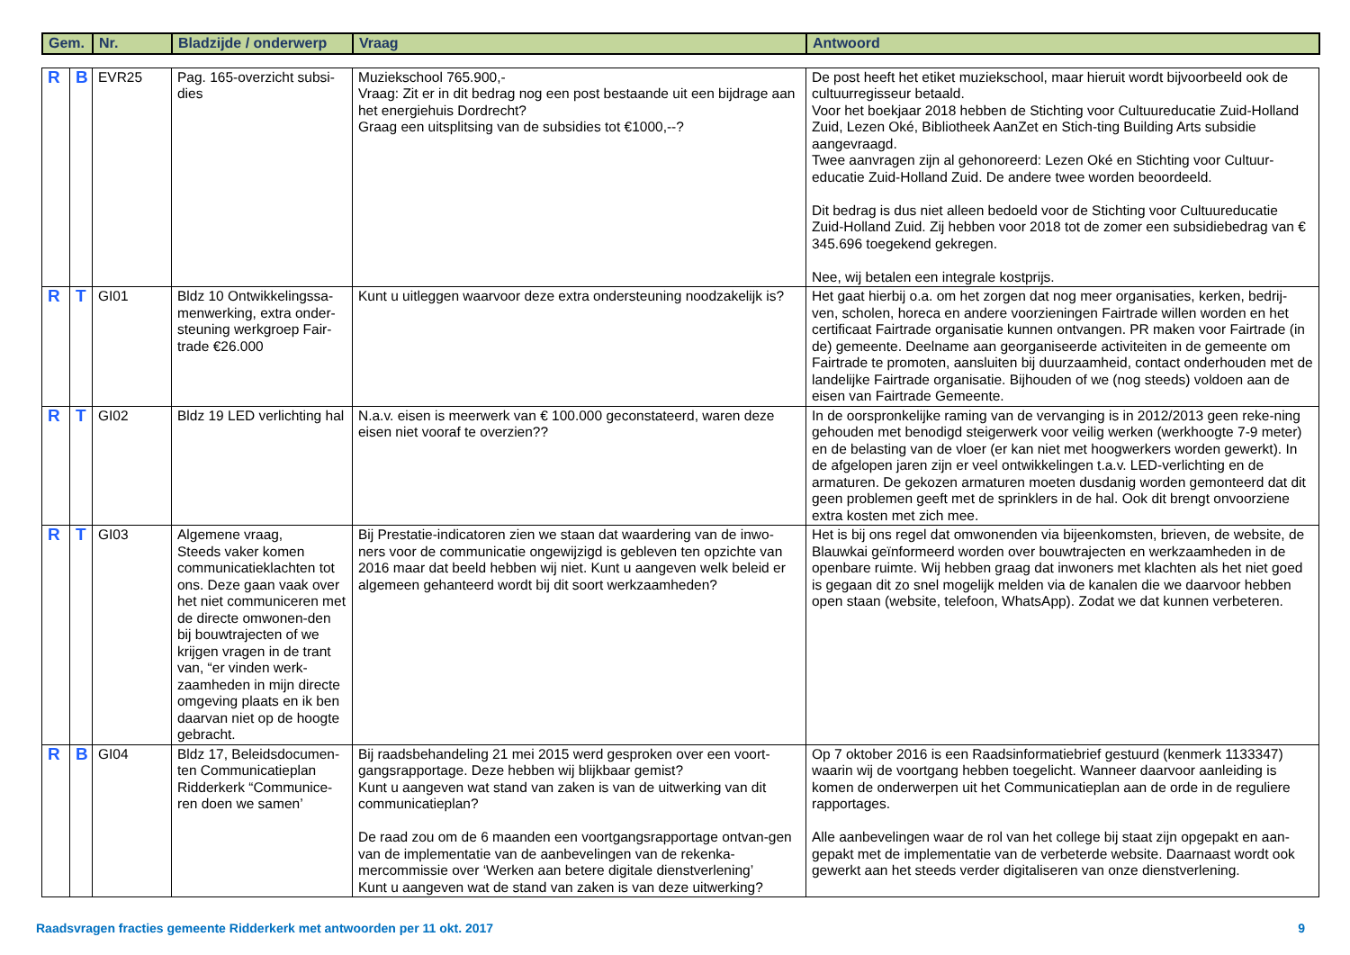| Gem. | Nr. | Bladzijde / onderwerp | Vraag | Antwoord |
| --- | --- | --- | --- | --- |
| R | B | EVR25 | Pag. 165-overzicht subsi-dies | Muziekschool 765.900,- Vraag: Zit er in dit bedrag nog een post bestaande uit een bijdrage aan het energiehuis Dordrecht? Graag een uitsplitsing van de subsidies tot €1000,--? | De post heeft het etiket muziekschool, maar hieruit wordt bijvoorbeeld ook de cultuurregisseur betaald. Voor het boekjaar 2018 hebben de Stichting voor Cultuureducatie Zuid-Holland Zuid, Lezen Oké, Bibliotheek AanZet en Stich-ting Building Arts subsidie aangevraagd. Twee aanvragen zijn al gehonoreerd: Lezen Oké en Stichting voor Cultuur-educatie Zuid-Holland Zuid. De andere twee worden beoordeeld. Dit bedrag is dus niet alleen bedoeld voor de Stichting voor Cultuureducatie Zuid-Holland Zuid. Zij hebben voor 2018 tot de zomer een subsidiebedrag van € 345.696 toegekend gekregen. Nee, wij betalen een integrale kostprijs. |
| R | T | GI01 | Bldz 10 Ontwikkelingssa-menwerking, extra onder-steuning werkgroep Fair-trade €26.000 | Kunt u uitleggen waarvoor deze extra ondersteuning noodzakelijk is? | Het gaat hierbij o.a. om het zorgen dat nog meer organisaties, kerken, bedrij-ven, scholen, horeca en andere voorzieningen Fairtrade willen worden en het certificaat Fairtrade organisatie kunnen ontvangen. PR maken voor Fairtrade (in de) gemeente. Deelname aan georganiseerde activiteiten in de gemeente om Fairtrade te promoten, aansluiten bij duurzaamheid, contact onderhouden met de landelijke Fairtrade organisatie. Bijhouden of we (nog steeds) voldoen aan de eisen van Fairtrade Gemeente. |
| R | T | GI02 | Bldz 19 LED verlichting hal | N.a.v. eisen is meerwerk van € 100.000 geconstateerd, waren deze eisen niet vooraf te overzien?? | In de oorspronkelijke raming van de vervanging is in 2012/2013 geen reke-ning gehouden met benodigd steigerwerk voor veilig werken (werkhoogte 7-9 meter) en de belasting van de vloer (er kan niet met hoogwerkers worden gewerkt). In de afgelopen jaren zijn er veel ontwikkelingen t.a.v. LED-verlichting en de armaturen. De gekozen armaturen moeten dusdanig worden gemonteerd dat dit geen problemen geeft met de sprinklers in de hal. Ook dit brengt onvoorziene extra kosten met zich mee. |
| R | T | GI03 | Algemene vraag, Steeds vaker komen communicatieklachten tot ons. Deze gaan vaak over het niet communiceren met de directe omwonen-den bij bouwtrajecten of we krijgen vragen in de trant van, “er vinden werk-zaamheden in mijn directe omgeving plaats en ik ben daarvan niet op de hoogte gebracht. | Bij Prestatie-indicatoren zien we staan dat waardering van de inwo-ners voor de communicatie ongewijzigd is gebleven ten opzichte van 2016 maar dat beeld hebben wij niet. Kunt u aangeven welk beleid er algemeen gehanteerd wordt bij dit soort werkzaamheden? | Het is bij ons regel dat omwonenden via bijeenkomsten, brieven, de website, de Blauwkai geïnformeerd worden over bouwtrajecten en werkzaamheden in de openbare ruimte. Wij hebben graag dat inwoners met klachten als het niet goed is gegaan dit zo snel mogelijk melden via de kanalen die we daarvoor hebben open staan (website, telefoon, WhatsApp). Zodat we dat kunnen verbeteren. |
| R | B | GI04 | Bldz 17, Beleidsdocumen-ten Communicatieplan Ridderkerk “Communice-ren doen we samen’ | Bij raadsbehandeling 21 mei 2015 werd gesproken over een voort-gangsrapportage. Deze hebben wij blijkbaar gemist? Kunt u aangeven wat stand van zaken is van de uitwerking van dit communicatieplan? De raad zou om de 6 maanden een voortgangsrapportage ontvan-gen van de implementatie van de aanbevelingen van de rekenka-mercommissie over ‘Werken aan betere digitale dienstverlening’ Kunt u aangeven wat de stand van zaken is van deze uitwerking? | Op 7 oktober 2016 is een Raadsinformatiebrief gestuurd (kenmerk 1133347) waarin wij de voortgang hebben toegelicht. Wanneer daarvoor aanleiding is komen de onderwerpen uit het Communicatieplan aan de orde in de reguliere rapportages. Alle aanbevelingen waar de rol van het college bij staat zijn opgepakt en aan-gepakt met de implementatie van de verbeterde website. Daarnaast wordt ook gewerkt aan het steeds verder digitaliseren van onze dienstverlening. |
Raadsvragen fracties gemeente Ridderkerk met antwoorden per 11 okt. 2017 9